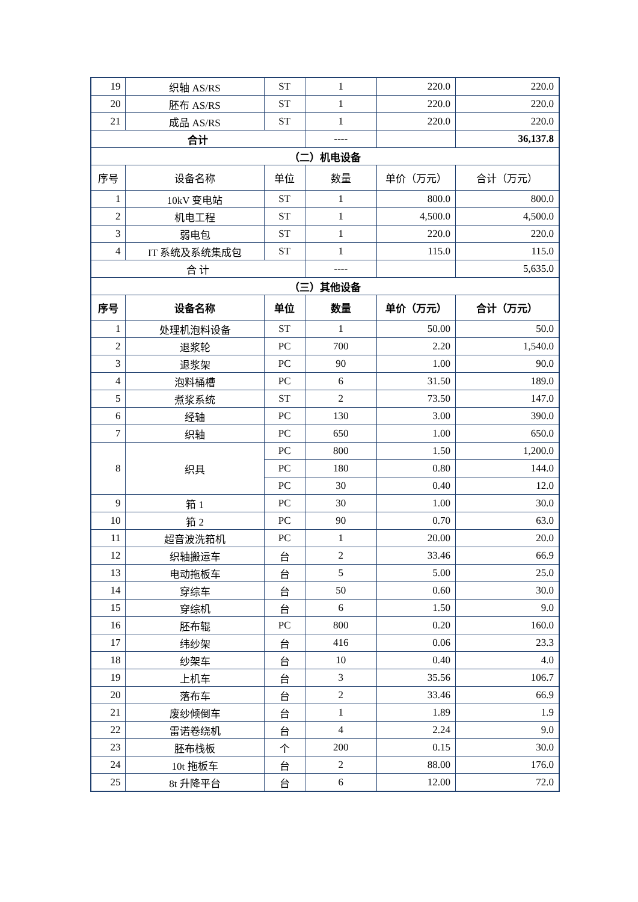| 19 | 织轴 AS/RS | ST | 1 | 220.0 | 220.0 |
| 20 | 胚布 AS/RS | ST | 1 | 220.0 | 220.0 |
| 21 | 成品 AS/RS | ST | 1 | 220.0 | 220.0 |
| 合计 | | | ---- | | 36,137.8 |
| （二）机电设备 | | | | | |
| 序号 | 设备名称 | 单位 | 数量 | 单价（万元） | 合计（万元） |
| 1 | 10kV 变电站 | ST | 1 | 800.0 | 800.0 |
| 2 | 机电工程 | ST | 1 | 4,500.0 | 4,500.0 |
| 3 | 弱电包 | ST | 1 | 220.0 | 220.0 |
| 4 | IT 系统及系统集成包 | ST | 1 | 115.0 | 115.0 |
| 合 计 | | | ---- | | 5,635.0 |
| （三）其他设备 | | | | | |
| 序号 | 设备名称 | 单位 | 数量 | 单价（万元） | 合计（万元） |
| 1 | 处理机泡料设备 | ST | 1 | 50.00 | 50.0 |
| 2 | 退浆轮 | PC | 700 | 2.20 | 1,540.0 |
| 3 | 退浆架 | PC | 90 | 1.00 | 90.0 |
| 4 | 泡料桶槽 | PC | 6 | 31.50 | 189.0 |
| 5 | 煮浆系统 | ST | 2 | 73.50 | 147.0 |
| 6 | 经轴 | PC | 130 | 3.00 | 390.0 |
| 7 | 织轴 | PC | 650 | 1.00 | 650.0 |
| 8 | 织具 | PC | 800 | 1.50 | 1,200.0 |
| | | PC | 180 | 0.80 | 144.0 |
| | | PC | 30 | 0.40 | 12.0 |
| 9 | 筘 1 | PC | 30 | 1.00 | 30.0 |
| 10 | 筘 2 | PC | 90 | 0.70 | 63.0 |
| 11 | 超音波洗筘机 | PC | 1 | 20.00 | 20.0 |
| 12 | 织轴搬运车 | 台 | 2 | 33.46 | 66.9 |
| 13 | 电动拖板车 | 台 | 5 | 5.00 | 25.0 |
| 14 | 穿综车 | 台 | 50 | 0.60 | 30.0 |
| 15 | 穿综机 | 台 | 6 | 1.50 | 9.0 |
| 16 | 胚布辊 | PC | 800 | 0.20 | 160.0 |
| 17 | 纬纱架 | 台 | 416 | 0.06 | 23.3 |
| 18 | 纱架车 | 台 | 10 | 0.40 | 4.0 |
| 19 | 上机车 | 台 | 3 | 35.56 | 106.7 |
| 20 | 落布车 | 台 | 2 | 33.46 | 66.9 |
| 21 | 废纱倾倒车 | 台 | 1 | 1.89 | 1.9 |
| 22 | 雷诺卷绕机 | 台 | 4 | 2.24 | 9.0 |
| 23 | 胚布栈板 | 个 | 200 | 0.15 | 30.0 |
| 24 | 10t 拖板车 | 台 | 2 | 88.00 | 176.0 |
| 25 | 8t 升降平台 | 台 | 6 | 12.00 | 72.0 |